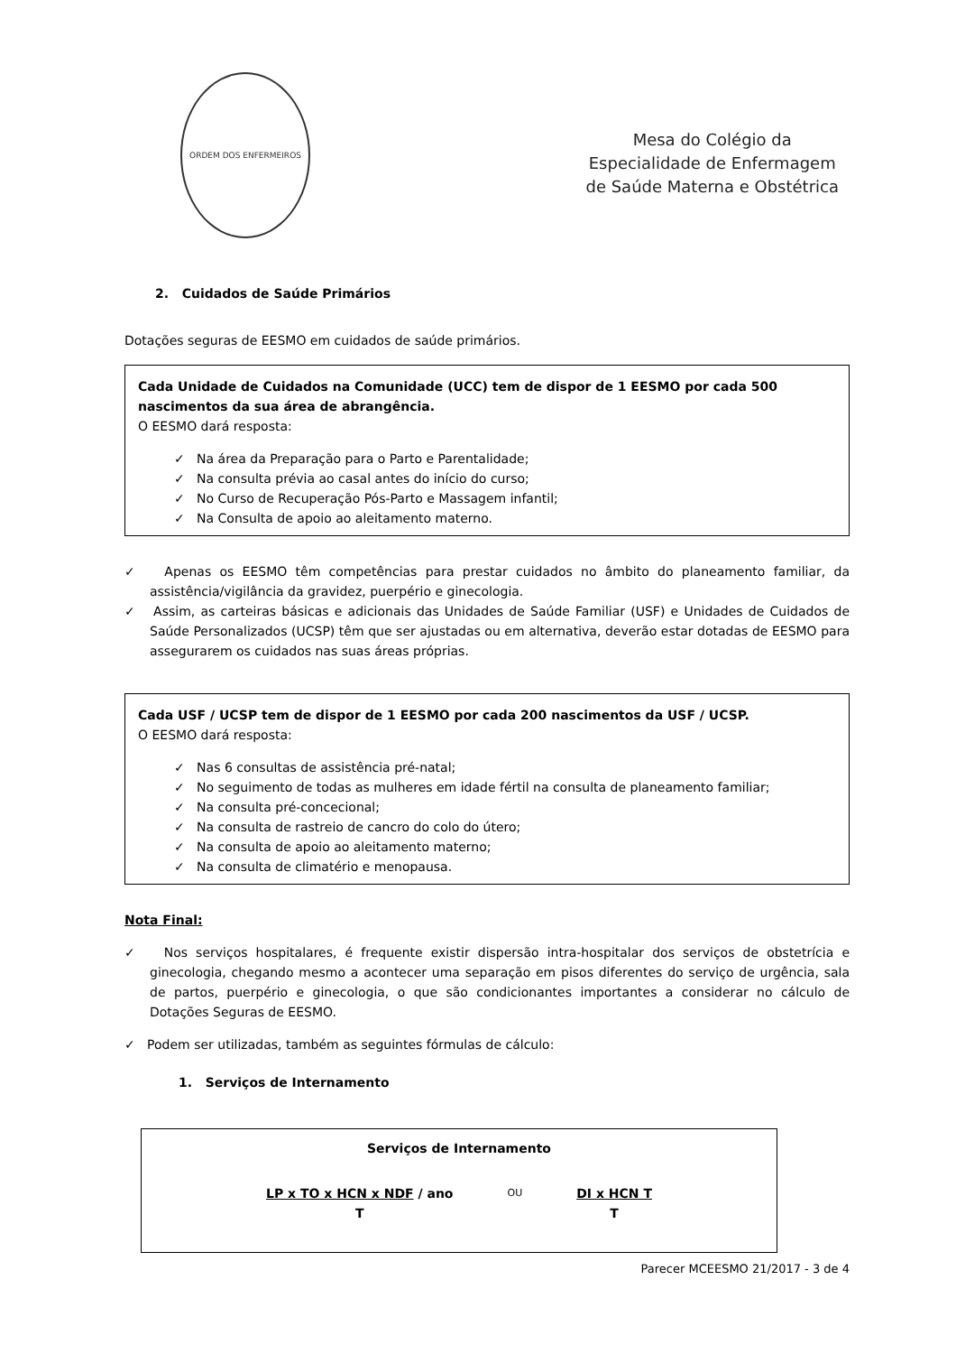ORDEM DOS ENFERMEIROS
Mesa do Colégio da
Especialidade de Enfermagem
de Saúde Materna e Obstétrica
2. Cuidados de Saúde Primários
Dotações seguras de EESMO em cuidados de saúde primários.
Cada Unidade de Cuidados na Comunidade (UCC) tem de dispor de 1 EESMO por cada 500 nascimentos da sua área de abrangência.
O EESMO dará resposta:
✓ Na área da Preparação para o Parto e Parentalidade;
✓ Na consulta prévia ao casal antes do início do curso;
✓ No Curso de Recuperação Pós-Parto e Massagem infantil;
✓ Na Consulta de apoio ao aleitamento materno.
✓ Apenas os EESMO têm competências para prestar cuidados no âmbito do planeamento familiar, da assistência/vigilância da gravidez, puerpério e ginecologia.
✓ Assim, as carteiras básicas e adicionais das Unidades de Saúde Familiar (USF) e Unidades de Cuidados de Saúde Personalizados (UCSP) têm que ser ajustadas ou em alternativa, deverão estar dotadas de EESMO para assegurarem os cuidados nas suas áreas próprias.
Cada USF / UCSP tem de dispor de 1 EESMO por cada 200 nascimentos da USF / UCSP.
O EESMO dará resposta:
✓ Nas 6 consultas de assistência pré-natal;
✓ No seguimento de todas as mulheres em idade fértil na consulta de planeamento familiar;
✓ Na consulta pré-concecional;
✓ Na consulta de rastreio de cancro do colo do útero;
✓ Na consulta de apoio ao aleitamento materno;
✓ Na consulta de climatério e menopausa.
Nota Final:
✓ Nos serviços hospitalares, é frequente existir dispersão intra-hospitalar dos serviços de obstetrícia e ginecologia, chegando mesmo a acontecer uma separação em pisos diferentes do serviço de urgência, sala de partos, puerpério e ginecologia, o que são condicionantes importantes a considerar no cálculo de Dotações Seguras de EESMO.
✓ Podem ser utilizadas, também as seguintes fórmulas de cálculo:
1. Serviços de Internamento
Serviços de Internamento
LP x TO x HCN x NDF / ano
T
OU
DI x HCN T
T
Parecer MCEESMO 21/2017 - 3 de 4